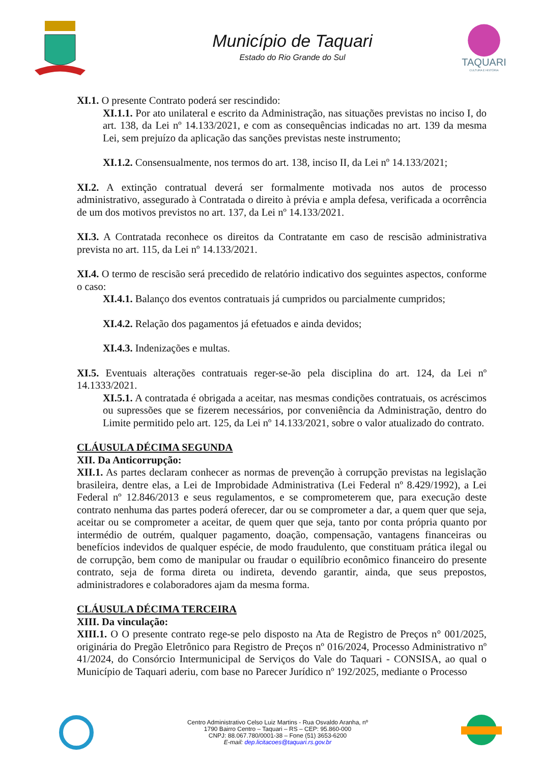Município de Taquari
Estado do Rio Grande do Sul
TAQUARI
CULTURA E HISTÓRIA
XI.1. O presente Contrato poderá ser rescindido:
XI.1.1. Por ato unilateral e escrito da Administração, nas situações previstas no inciso I, do art. 138, da Lei nº 14.133/2021, e com as consequências indicadas no art. 139 da mesma Lei, sem prejuízo da aplicação das sanções previstas neste instrumento;
XI.1.2. Consensualmente, nos termos do art. 138, inciso II, da Lei nº 14.133/2021;
XI.2. A extinção contratual deverá ser formalmente motivada nos autos de processo administrativo, assegurado à Contratada o direito à prévia e ampla defesa, verificada a ocorrência de um dos motivos previstos no art. 137, da Lei nº 14.133/2021.
XI.3. A Contratada reconhece os direitos da Contratante em caso de rescisão administrativa prevista no art. 115, da Lei nº 14.133/2021.
XI.4. O termo de rescisão será precedido de relatório indicativo dos seguintes aspectos, conforme o caso:
XI.4.1. Balanço dos eventos contratuais já cumpridos ou parcialmente cumpridos;
XI.4.2. Relação dos pagamentos já efetuados e ainda devidos;
XI.4.3. Indenizações e multas.
XI.5. Eventuais alterações contratuais reger-se-ão pela disciplina do art. 124, da Lei nº 14.1333/2021.
XI.5.1. A contratada é obrigada a aceitar, nas mesmas condições contratuais, os acréscimos ou supressões que se fizerem necessários, por conveniência da Administração, dentro do Limite permitido pelo art. 125, da Lei nº 14.133/2021, sobre o valor atualizado do contrato.
CLÁUSULA DÉCIMA SEGUNDA
XII. Da Anticorrupção:
XII.1. As partes declaram conhecer as normas de prevenção à corrupção previstas na legislação brasileira, dentre elas, a Lei de Improbidade Administrativa (Lei Federal nº 8.429/1992), a Lei Federal nº 12.846/2013 e seus regulamentos, e se comprometerem que, para execução deste contrato nenhuma das partes poderá oferecer, dar ou se comprometer a dar, a quem quer que seja, aceitar ou se comprometer a aceitar, de quem quer que seja, tanto por conta própria quanto por intermédio de outrém, qualquer pagamento, doação, compensação, vantagens financeiras ou benefícios indevidos de qualquer espécie, de modo fraudulento, que constituam prática ilegal ou de corrupção, bem como de manipular ou fraudar o equilíbrio econômico financeiro do presente contrato, seja de forma direta ou indireta, devendo garantir, ainda, que seus prepostos, administradores e colaboradores ajam da mesma forma.
CLÁUSULA DÉCIMA TERCEIRA
XIII. Da vinculação:
XIII.1. O O presente contrato rege-se pelo disposto na Ata de Registro de Preços n° 001/2025, originária do Pregão Eletrônico para Registro de Preços nº 016/2024, Processo Administrativo nº 41/2024, do Consórcio Intermunicipal de Serviços do Vale do Taquari - CONSISA, ao qual o Município de Taquari aderiu, com base no Parecer Jurídico nº 192/2025, mediante o Processo
Centro Administrativo Celso Luiz Martins - Rua Osvaldo Aranha, nº
1790 Bairro Centro – Taquari – RS – CEP: 95.860-000
CNPJ: 88.067.780/0001-38 – Fone (51) 3653-6200
E-mail: dep.licitacoes@taquari.rs.gov.br